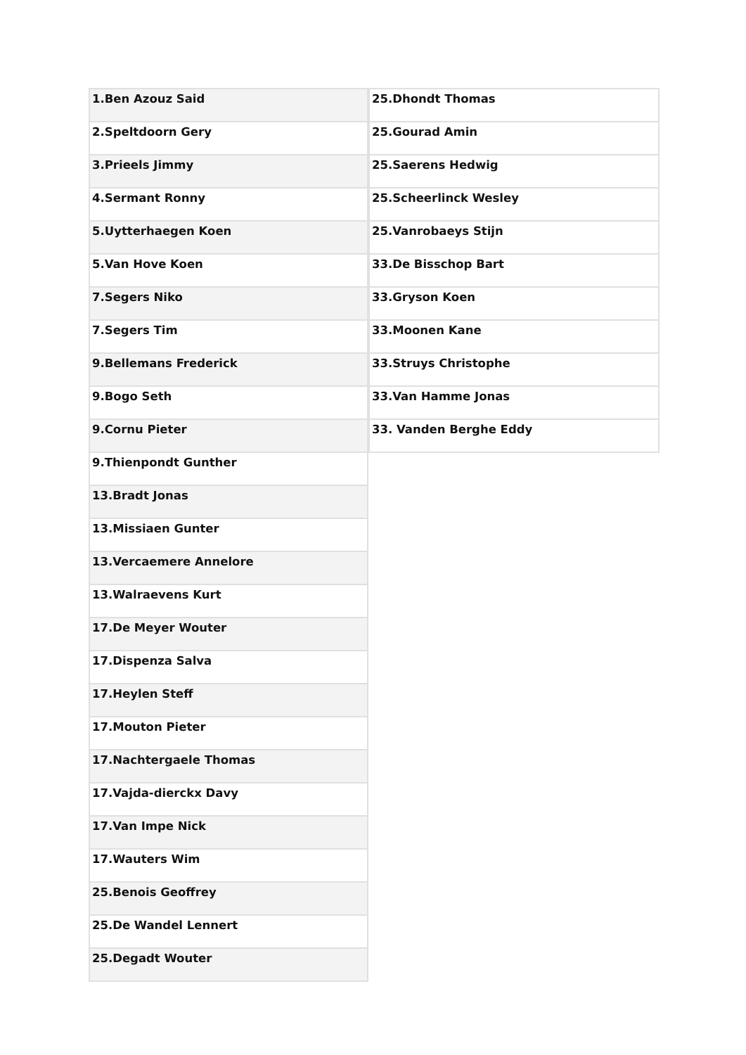| 1.Ben Azouz Said |
| 2.Speltdoorn Gery |
| 3.Prieels Jimmy |
| 4.Sermant Ronny |
| 5.Uytterhaegen Koen |
| 5.Van Hove Koen |
| 7.Segers Niko |
| 7.Segers Tim |
| 9.Bellemans Frederick |
| 9.Bogo Seth |
| 9.Cornu Pieter |
| 9.Thienpondt Gunther |
| 13.Bradt Jonas |
| 13.Missiaen Gunter |
| 13.Vercaemere Annelore |
| 13.Walraevens Kurt |
| 17.De Meyer Wouter |
| 17.Dispenza Salva |
| 17.Heylen Steff |
| 17.Mouton Pieter |
| 17.Nachtergaele Thomas |
| 17.Vajda-dierckx Davy |
| 17.Van Impe Nick |
| 17.Wauters Wim |
| 25.Benois Geoffrey |
| 25.De Wandel Lennert |
| 25.Degadt Wouter |
| 25.Dhondt Thomas |
| 25.Gourad Amin |
| 25.Saerens Hedwig |
| 25.Scheerlinck Wesley |
| 25.Vanrobaeys Stijn |
| 33.De Bisschop Bart |
| 33.Gryson Koen |
| 33.Moonen Kane |
| 33.Struys Christophe |
| 33.Van Hamme Jonas |
| 33. Vanden Berghe Eddy |